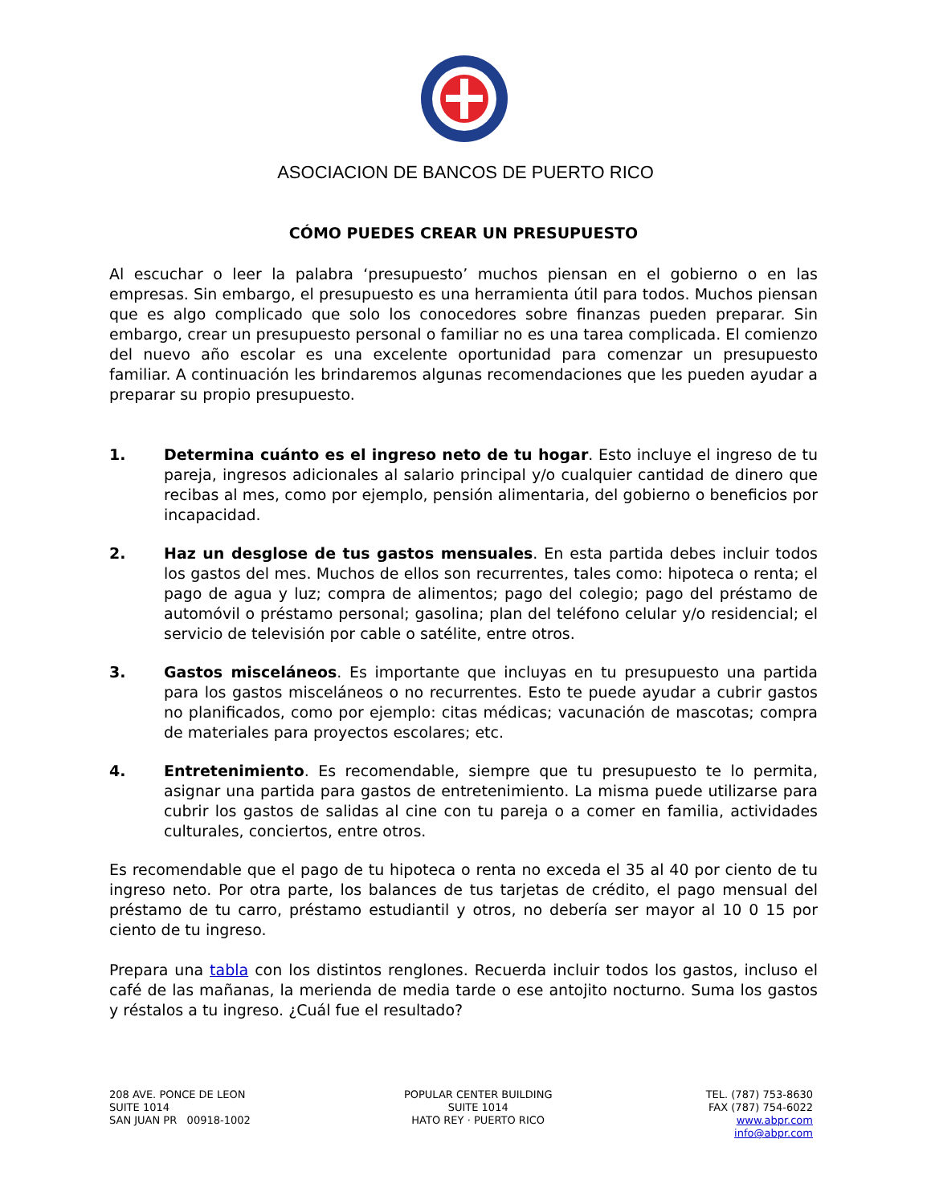ASOCIACION DE BANCOS DE PUERTO RICO
CÓMO PUEDES CREAR UN PRESUPUESTO
Al escuchar o leer la palabra ‘presupuesto’ muchos piensan en el gobierno o en las empresas. Sin embargo, el presupuesto es una herramienta útil para todos. Muchos piensan que es algo complicado que solo los conocedores sobre finanzas pueden preparar. Sin embargo, crear un presupuesto personal o familiar no es una tarea complicada. El comienzo del nuevo año escolar es una excelente oportunidad para comenzar un presupuesto familiar. A continuación les brindaremos algunas recomendaciones que les pueden ayudar a preparar su propio presupuesto.
1. Determina cuánto es el ingreso neto de tu hogar. Esto incluye el ingreso de tu pareja, ingresos adicionales al salario principal y/o cualquier cantidad de dinero que recibas al mes, como por ejemplo, pensión alimentaria, del gobierno o beneficios por incapacidad.
2. Haz un desglose de tus gastos mensuales. En esta partida debes incluir todos los gastos del mes. Muchos de ellos son recurrentes, tales como: hipoteca o renta; el pago de agua y luz; compra de alimentos; pago del colegio; pago del préstamo de automóvil o préstamo personal; gasolina; plan del teléfono celular y/o residencial; el servicio de televisión por cable o satélite, entre otros.
3. Gastos misceláneos. Es importante que incluyas en tu presupuesto una partida para los gastos misceláneos o no recurrentes. Esto te puede ayudar a cubrir gastos no planificados, como por ejemplo: citas médicas; vacunación de mascotas; compra de materiales para proyectos escolares; etc.
4. Entretenimiento. Es recomendable, siempre que tu presupuesto te lo permita, asignar una partida para gastos de entretenimiento. La misma puede utilizarse para cubrir los gastos de salidas al cine con tu pareja o a comer en familia, actividades culturales, conciertos, entre otros.
Es recomendable que el pago de tu hipoteca o renta no exceda el 35 al 40 por ciento de tu ingreso neto. Por otra parte, los balances de tus tarjetas de crédito, el pago mensual del préstamo de tu carro, préstamo estudiantil y otros, no debería ser mayor al 10 0 15 por ciento de tu ingreso.
Prepara una tabla con los distintos renglones. Recuerda incluir todos los gastos, incluso el café de las mañanas, la merienda de media tarde o ese antojito nocturno. Suma los gastos y réstalos a tu ingreso. ¿Cuál fue el resultado?
208 AVE. PONCE DE LEON
SUITE 1014
SAN JUAN PR 00918-1002
POPULAR CENTER BUILDING
SUITE 1014
HATO REY · PUERTO RICO
TEL. (787) 753-8630
FAX (787) 754-6022
www.abpr.com
info@abpr.com